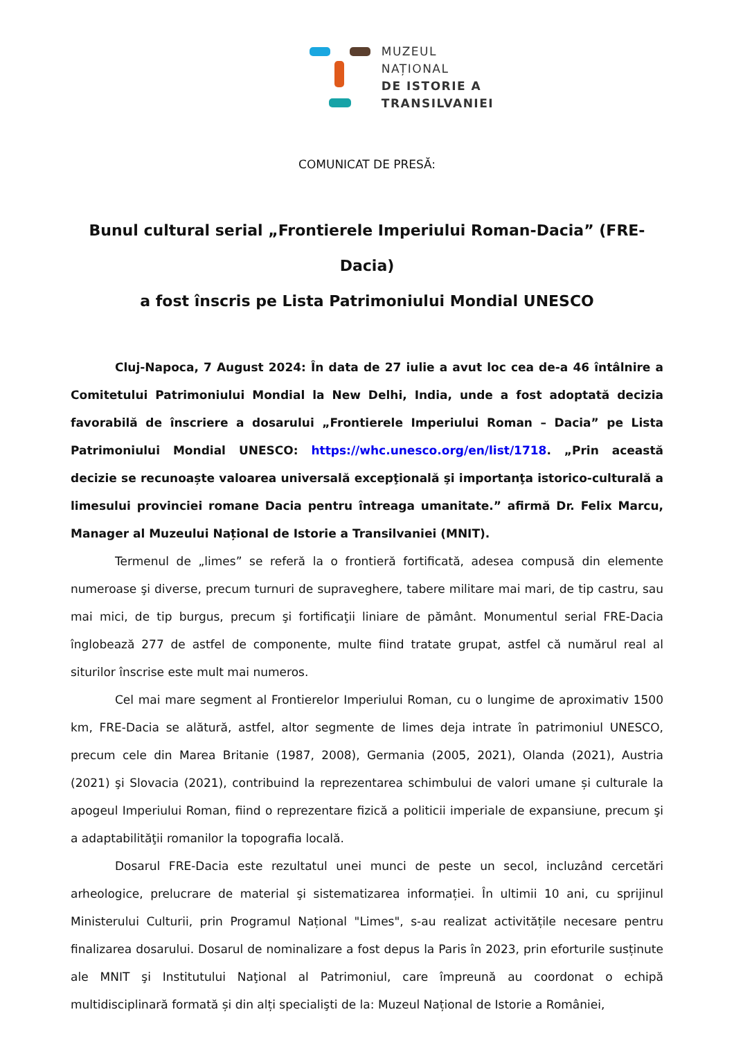MUZEUL
NAȚIONAL
DE ISTORIE A
TRANSILVANIEI
COMUNICAT DE PRESĂ:
Bunul cultural serial „Frontierele Imperiului Roman-Dacia” (FRE-Dacia)
a fost înscris pe Lista Patrimoniului Mondial UNESCO
Cluj-Napoca, 7 August 2024: În data de 27 iulie a avut loc cea de-a 46 întâlnire a Comitetului Patrimoniului Mondial la New Delhi, India, unde a fost adoptată decizia favorabilă de înscriere a dosarului „Frontierele Imperiului Roman – Dacia” pe Lista Patrimoniului Mondial UNESCO: https://whc.unesco.org/en/list/1718. „Prin această decizie se recunoaște valoarea universală excepţională şi importanţa istorico-culturală a limesului provinciei romane Dacia pentru întreaga umanitate.” afirmă Dr. Felix Marcu, Manager al Muzeului Național de Istorie a Transilvaniei (MNIT).
Termenul de „limes” se referă la o frontieră fortificată, adesea compusă din elemente numeroase şi diverse, precum turnuri de supraveghere, tabere militare mai mari, de tip castru, sau mai mici, de tip burgus, precum şi fortificaţii liniare de pământ. Monumentul serial FRE-Dacia înglobează 277 de astfel de componente, multe fiind tratate grupat, astfel că numărul real al siturilor înscrise este mult mai numeros.
Cel mai mare segment al Frontierelor Imperiului Roman, cu o lungime de aproximativ 1500 km, FRE-Dacia se alătură, astfel, altor segmente de limes deja intrate în patrimoniul UNESCO, precum cele din Marea Britanie (1987, 2008), Germania (2005, 2021), Olanda (2021), Austria (2021) şi Slovacia (2021), contribuind la reprezentarea schimbului de valori umane și culturale la apogeul Imperiului Roman, fiind o reprezentare fizică a politicii imperiale de expansiune, precum şi a adaptabilităţii romanilor la topografia locală.
Dosarul FRE-Dacia este rezultatul unei munci de peste un secol, incluzând cercetări arheologice, prelucrare de material şi sistematizarea informației. În ultimii 10 ani, cu sprijinul Ministerului Culturii, prin Programul Național "Limes", s-au realizat activitățile necesare pentru finalizarea dosarului. Dosarul de nominalizare a fost depus la Paris în 2023, prin eforturile susținute ale MNIT şi Institutului Naţional al Patrimoniul, care împreună au coordonat o echipă multidisciplinară formată și din alți specialişti de la: Muzeul Național de Istorie a României,